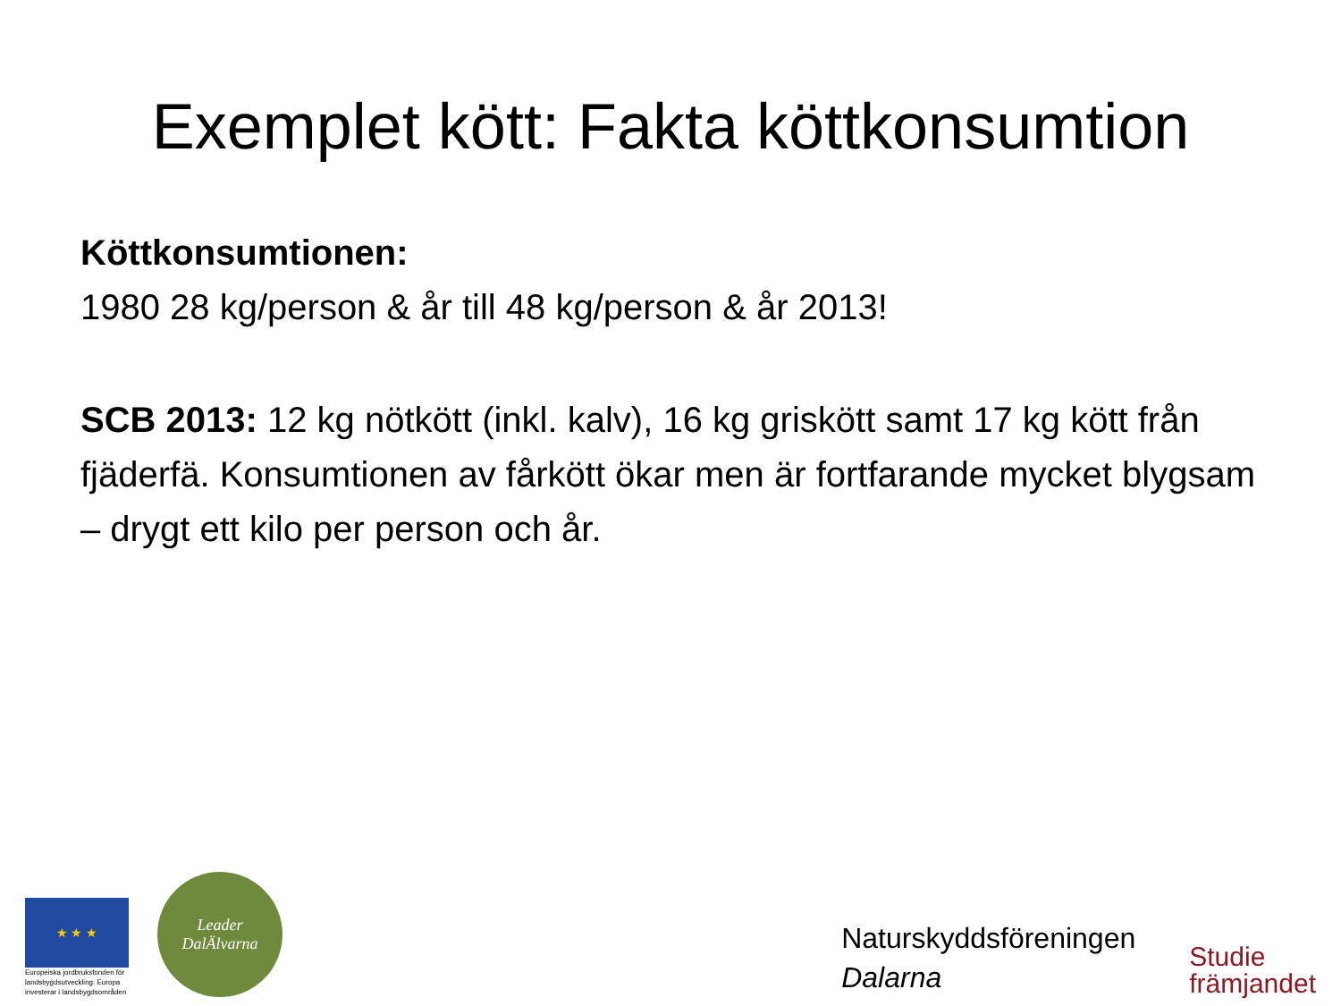Exemplet kött: Fakta köttkonsumtion
Köttkonsumtionen:
1980 28 kg/person & år till 48 kg/person & år 2013!
SCB 2013: 12 kg nötkött (inkl. kalv), 16 kg griskött samt 17 kg kött från fjäderfä. Konsumtionen av fårkött ökar men är fortfarande mycket blygsam – drygt ett kilo per person och år.
★ ★ ★
Europeiska jordbruksfonden för landsbygdsutveckling: Europa investerar i landsbygdsområden
Leader
DalÄlvarna
Naturskyddsföreningen
Dalarna
Studie
främjandet